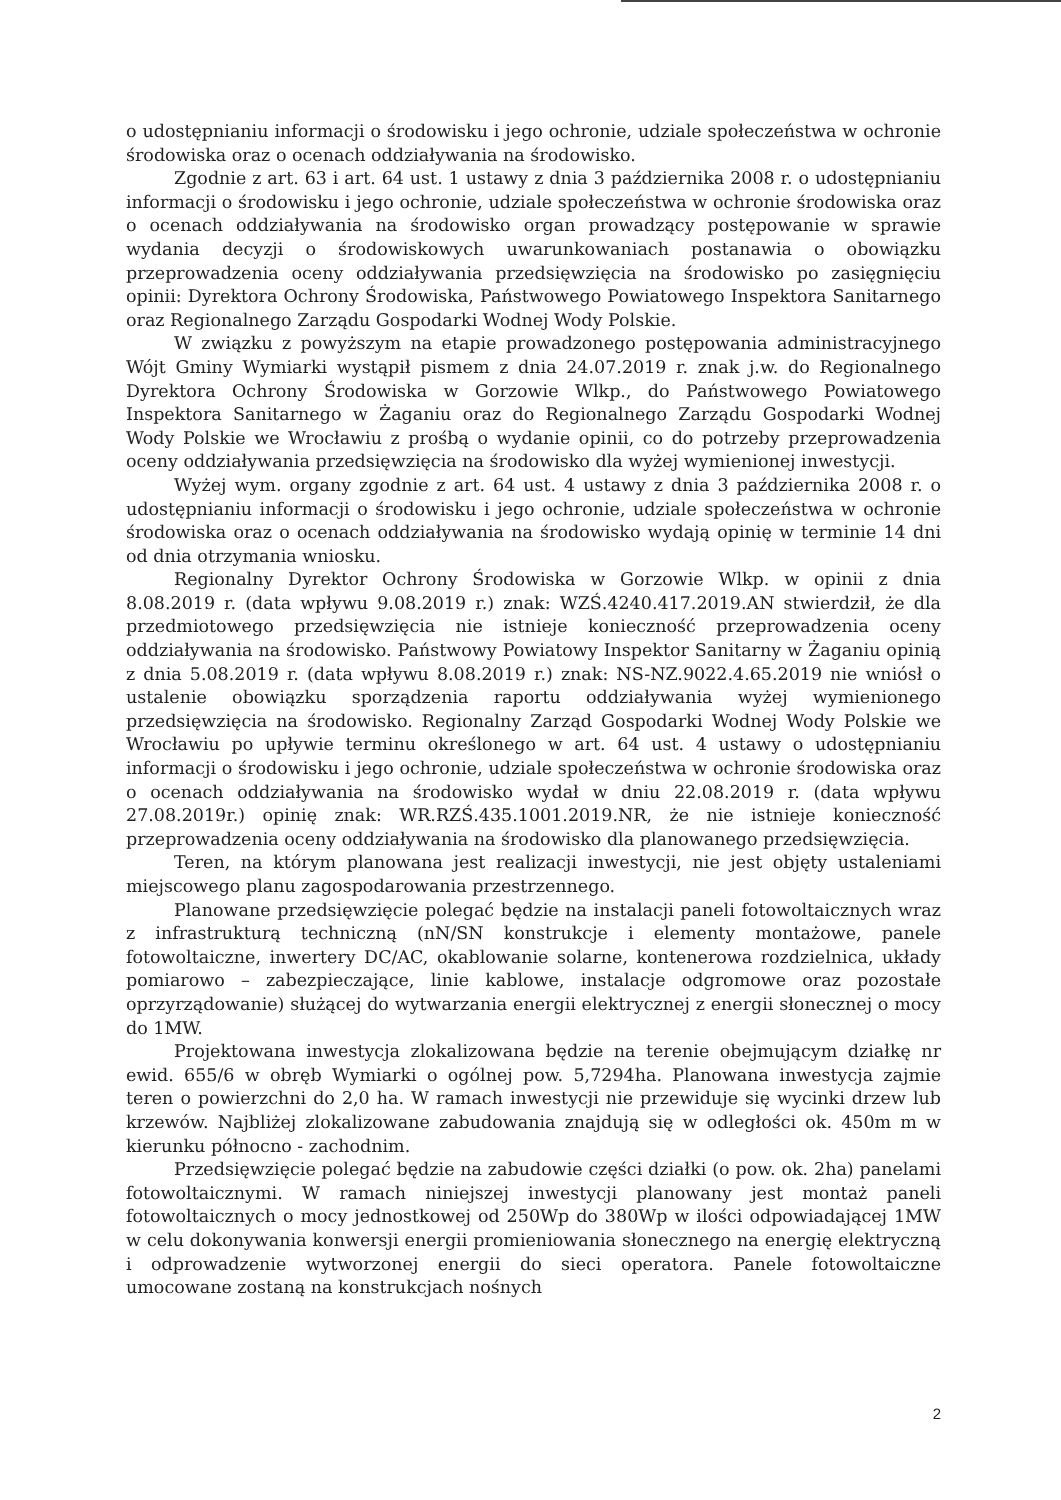o udostępnianiu informacji o środowisku i jego ochronie, udziale społeczeństwa w ochronie środowiska oraz o ocenach oddziaływania na środowisko.
Zgodnie z art. 63 i art. 64 ust. 1 ustawy z dnia 3 października 2008 r. o udostępnianiu informacji o środowisku i jego ochronie, udziale społeczeństwa w ochronie środowiska oraz o ocenach oddziaływania na środowisko organ prowadzący postępowanie w sprawie wydania decyzji o środowiskowych uwarunkowaniach postanawia o obowiązku przeprowadzenia oceny oddziaływania przedsięwzięcia na środowisko po zasięgnięciu opinii: Dyrektora Ochrony Środowiska, Państwowego Powiatowego Inspektora Sanitarnego oraz Regionalnego Zarządu Gospodarki Wodnej Wody Polskie.
W związku z powyższym na etapie prowadzonego postępowania administracyjnego Wójt Gminy Wymiarki wystąpił pismem z dnia 24.07.2019 r. znak j.w. do Regionalnego Dyrektora Ochrony Środowiska w Gorzowie Wlkp., do Państwowego Powiatowego Inspektora Sanitarnego w Żaganiu oraz do Regionalnego Zarządu Gospodarki Wodnej Wody Polskie we Wrocławiu z prośbą o wydanie opinii, co do potrzeby przeprowadzenia oceny oddziaływania przedsięwzięcia na środowisko dla wyżej wymienionej inwestycji.
Wyżej wym. organy zgodnie z art. 64 ust. 4 ustawy z dnia 3 października 2008 r. o udostępnianiu informacji o środowisku i jego ochronie, udziale społeczeństwa w ochronie środowiska oraz o ocenach oddziaływania na środowisko wydają opinię w terminie 14 dni od dnia otrzymania wniosku.
Regionalny Dyrektor Ochrony Środowiska w Gorzowie Wlkp. w opinii z dnia 8.08.2019 r. (data wpływu 9.08.2019 r.) znak: WZŚ.4240.417.2019.AN stwierdził, że dla przedmiotowego przedsięwzięcia nie istnieje konieczność przeprowadzenia oceny oddziaływania na środowisko. Państwowy Powiatowy Inspektor Sanitarny w Żaganiu opinią z dnia 5.08.2019 r. (data wpływu 8.08.2019 r.) znak: NS-NZ.9022.4.65.2019 nie wniósł o ustalenie obowiązku sporządzenia raportu oddziaływania wyżej wymienionego przedsięwzięcia na środowisko. Regionalny Zarząd Gospodarki Wodnej Wody Polskie we Wrocławiu po upływie terminu określonego w art. 64 ust. 4 ustawy o udostępnianiu informacji o środowisku i jego ochronie, udziale społeczeństwa w ochronie środowiska oraz o ocenach oddziaływania na środowisko wydał w dniu 22.08.2019 r. (data wpływu 27.08.2019r.) opinię znak: WR.RZŚ.435.1001.2019.NR, że nie istnieje konieczność przeprowadzenia oceny oddziaływania na środowisko dla planowanego przedsięwzięcia.
Teren, na którym planowana jest realizacji inwestycji, nie jest objęty ustaleniami miejscowego planu zagospodarowania przestrzennego.
Planowane przedsięwzięcie polegać będzie na instalacji paneli fotowoltaicznych wraz z infrastrukturą techniczną (nN/SN konstrukcje i elementy montażowe, panele fotowoltaiczne, inwertery DC/AC, okablowanie solarne, kontenerowa rozdzielnica, układy pomiarowo – zabezpieczające, linie kablowe, instalacje odgromowe oraz pozostałe oprzyrządowanie) służącej do wytwarzania energii elektrycznej z energii słonecznej o mocy do 1MW.
Projektowana inwestycja zlokalizowana będzie na terenie obejmującym działkę nr ewid. 655/6 w obręb Wymiarki o ogólnej pow. 5,7294ha. Planowana inwestycja zajmie teren o powierzchni do 2,0 ha. W ramach inwestycji nie przewiduje się wycinki drzew lub krzewów. Najbliżej zlokalizowane zabudowania znajdują się w odległości ok. 450m m w kierunku północno - zachodnim.
Przedsięwzięcie polegać będzie na zabudowie części działki (o pow. ok. 2ha) panelami fotowoltaicznymi. W ramach niniejszej inwestycji planowany jest montaż paneli fotowoltaicznych o mocy jednostkowej od 250Wp do 380Wp w ilości odpowiadającej 1MW w celu dokonywania konwersji energii promieniowania słonecznego na energię elektryczną i odprowadzenie wytworzonej energii do sieci operatora. Panele fotowoltaiczne umocowane zostaną na konstrukcjach nośnych
2